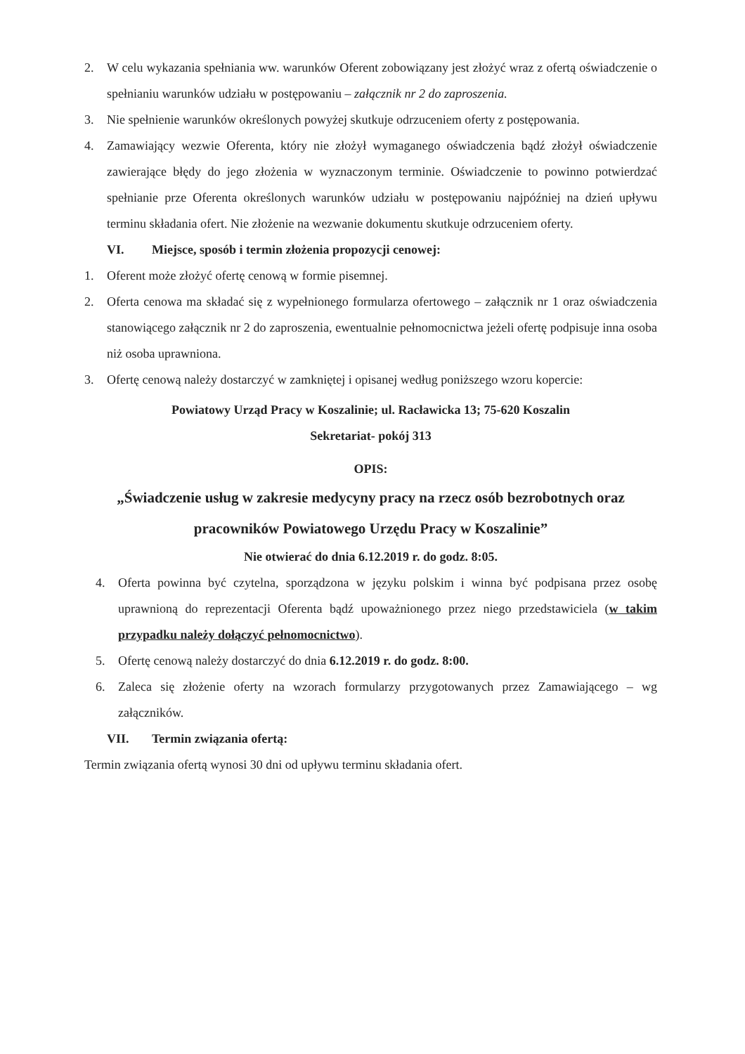2. W celu wykazania spełniania ww. warunków Oferent zobowiązany jest złożyć wraz z ofertą oświadczenie o spełnianiu warunków udziału w postępowaniu – załącznik nr 2 do zaproszenia.
3. Nie spełnienie warunków określonych powyżej skutkuje odrzuceniem oferty z postępowania.
4. Zamawiający wezwie Oferenta, który nie złożył wymaganego oświadczenia bądź złożył oświadczenie zawierające błędy do jego złożenia w wyznaczonym terminie. Oświadczenie to powinno potwierdzać spełnianie prze Oferenta określonych warunków udziału w postępowaniu najpóźniej na dzień upływu terminu składania ofert. Nie złożenie na wezwanie dokumentu skutkuje odrzuceniem oferty.
VI. Miejsce, sposób i termin złożenia propozycji cenowej:
1. Oferent może złożyć ofertę cenową w formie pisemnej.
2. Oferta cenowa ma składać się z wypełnionego formularza ofertowego – załącznik nr 1 oraz oświadczenia stanowiącego załącznik nr 2 do zaproszenia, ewentualnie pełnomocnictwa jeżeli ofertę podpisuje inna osoba niż osoba uprawniona.
3. Ofertę cenową należy dostarczyć w zamkniętej i opisanej według poniższego wzoru kopercie:
Powiatowy Urząd Pracy w Koszalinie; ul. Racławicka 13; 75-620 Koszalin
Sekretariat- pokój 313
OPIS:
„Świadczenie usług w zakresie medycyny pracy na rzecz osób bezrobotnych oraz pracowników Powiatowego Urzędu Pracy w Koszalinie”
Nie otwierać do dnia 6.12.2019 r. do godz. 8:05.
4. Oferta powinna być czytelna, sporządzona w języku polskim i winna być podpisana przez osobę uprawnioną do reprezentacji Oferenta bądź upoważnionego przez niego przedstawiciela (w takim przypadku należy dołączyć pełnomocnictwo).
5. Ofertę cenową należy dostarczyć do dnia 6.12.2019 r. do godz. 8:00.
6. Zaleca się złożenie oferty na wzorach formularzy przygotowanych przez Zamawiającego – wg załączników.
VII. Termin związania ofertą:
Termin związania ofertą wynosi 30 dni od upływu terminu składania ofert.